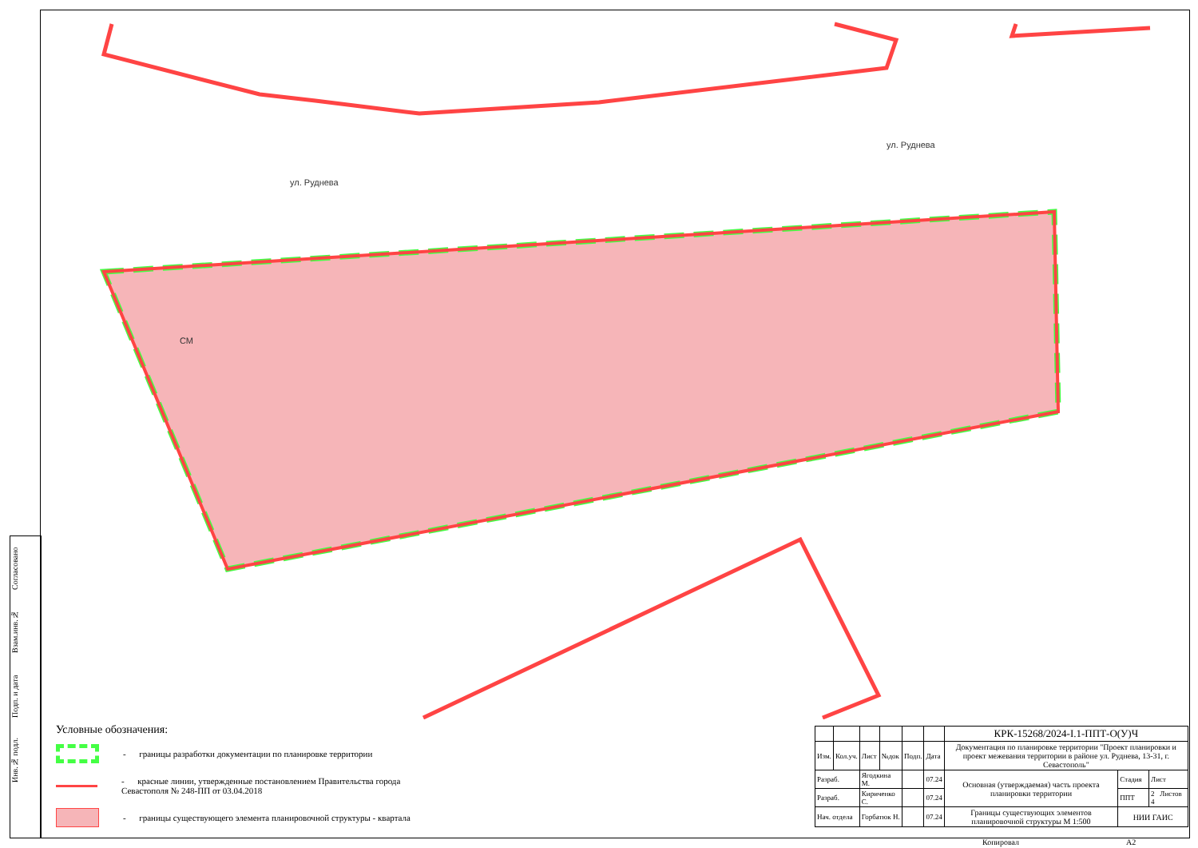ул. Руднева
ул. Руднева
СМ
Согласовано
Взам.инв.№
Подп. и дата
Инв.№ подл.
Условные обозначения:
- границы разработки документации по планировке территории
- красные линии, утвержденные постановлением Правительства города Севастополя № 248-ПП от 03.04.2018
- границы существующего элемента планировочной структуры - квартала
| | | | | | | КРК-15268/2024-I.1-ППТ-О(У)Ч | | |
| Изм. | Кол.уч. | Лист | №док | Подп. | Дата | Документация по планировке территории "Проект планировки и проект межевания территории в районе ул. Руднева, 13-31, г. Севастополь" | | |
| Разраб. | | Ягодкина М. | | | 07.24 | Основная (утверждаемая) часть проекта планировки территории | Стадия | Лист |
| Разраб. | | Кириченко С. | | | 07.24 | | ППТ | 2 Листов 4 |
| Нач. отдела | | Горбатюк Н. | | | 07.24 | Границы существующих элементов планировочной структуры М 1:500 | НИИ ГАИС | |
Копировал А2